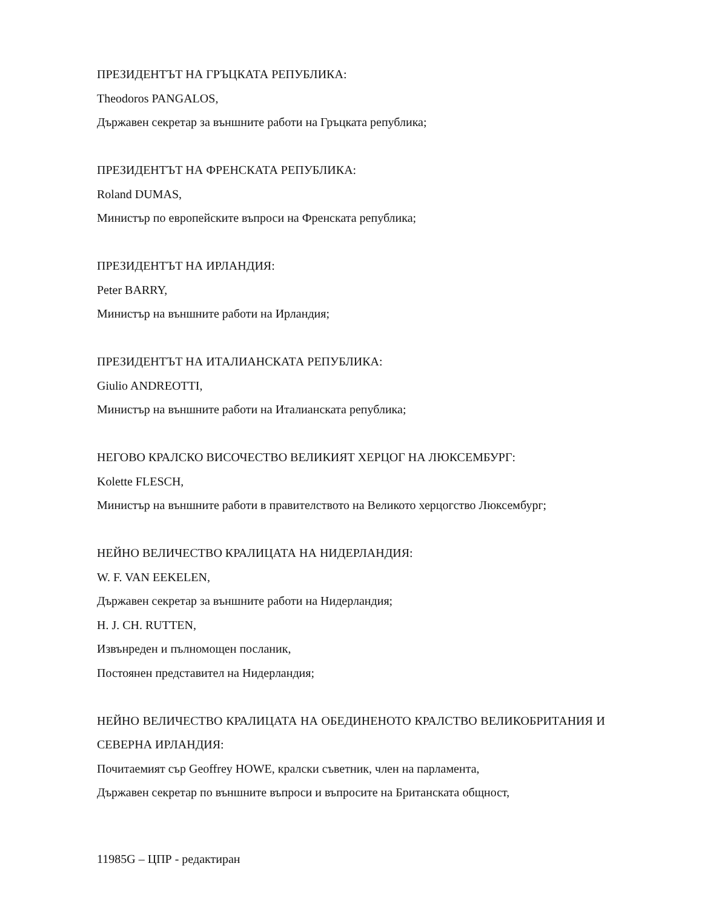ПРЕЗИДЕНТЪТ НА ГРЪЦКАТА РЕПУБЛИКА:
Theodoros PANGALOS,
Държавен секретар за външните работи на Гръцката република;
ПРЕЗИДЕНТЪТ НА ФРЕНСКАТА РЕПУБЛИКА:
Roland DUMAS,
Министър по европейските въпроси на Френската република;
ПРЕЗИДЕНТЪТ НА ИРЛАНДИЯ:
Peter BARRY,
Министър на външните работи на Ирландия;
ПРЕЗИДЕНТЪТ НА ИТАЛИАНСКАТА РЕПУБЛИКА:
Giulio ANDREOTTI,
Министър на външните работи на Италианската република;
НЕГОВО КРАЛСКО ВИСОЧЕСТВО ВЕЛИКИЯТ ХЕРЦОГ НА ЛЮКСЕМБУРГ:
Kolette FLESCH,
Министър на външните работи в правителството на Великото херцогство Люксембург;
НЕЙНО ВЕЛИЧЕСТВО КРАЛИЦАТА НА НИДЕРЛАНДИЯ:
W. F. VAN EEKELEN,
Държавен секретар за външните работи на Нидерландия;
H. J. CH. RUTTEN,
Извънреден и пълномощен посланик,
Постоянен представител на Нидерландия;
НЕЙНО ВЕЛИЧЕСТВО КРАЛИЦАТА НА ОБЕДИНЕНОТО КРАЛСТВО ВЕЛИКОБРИТАНИЯ И СЕВЕРНА ИРЛАНДИЯ:
Почитаемият сър Geoffrey HOWE, кралски съветник, член на парламента,
Държавен секретар по външните въпроси и въпросите на Британската общност,
11985G – ЦПР - редактиран